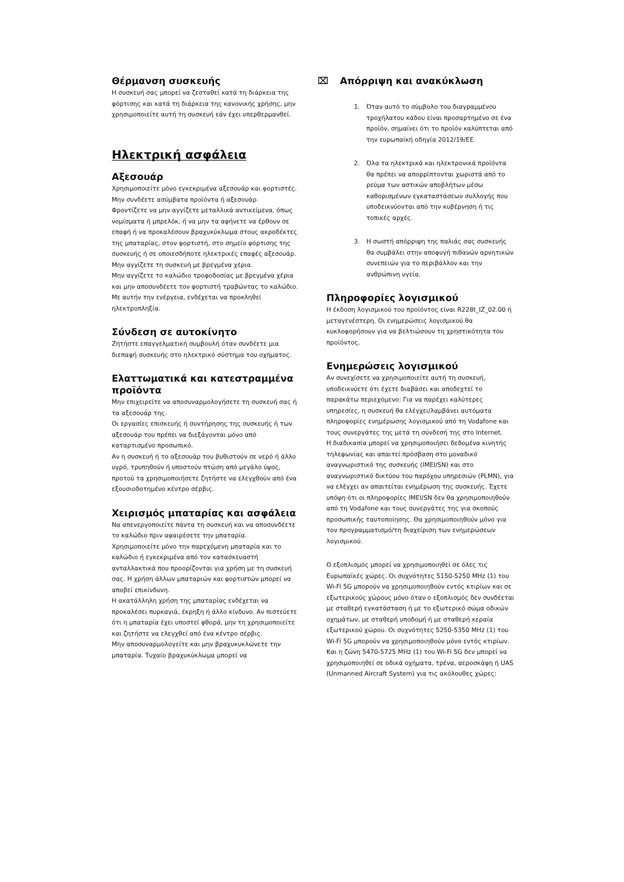Θέρμανση συσκευής
Η συσκευή σας μπορεί να ζεσταθεί κατά τη διάρκεια της φόρτισης και κατά τη διάρκεια της κανονικής χρήσης, μην χρησιμοποιείτε αυτή τη συσκευή εάν έχει υπερθερμανθεί.
Ηλεκτρική ασφάλεια
Αξεσουάρ
Χρησιμοποιείτε μόνο εγκεκριμένα αξεσουάρ και φορτιστές.
Μην συνδέετε ασύμβατα προϊόντα ή αξεσουάρ.
Φροντίζετε να μην αγγίζετε μεταλλικά αντικείμενα, όπως νομίσματα ή μπρελόκ, ή να μην τα αφήνετε να έρθουν σε επαφή ή να προκαλέσουν βραχυκύκλωμα στους ακροδέκτες της μπαταρίας, στον φορτιστή, στο σημείο φόρτισης της συσκευής ή σε οποιεσδήποτε ηλεκτρικές επαφές αξεσουάρ.
Μην αγγίζετε τη συσκευή με βρεγμένα χέρια.
Μην αγγίζετε το καλώδιο τροφοδοσίας με βρεγμένα χέρια και μην αποσυνδέετε τον φορτιστή τραβώντας το καλώδιο. Με αυτήν την ενέργεια, ενδέχεται να προκληθεί ηλεκτροπληξία.
Σύνδεση σε αυτοκίνητο
Ζητήστε επαγγελματική συμβουλή όταν συνδέετε μια διεπαφή συσκευής στο ηλεκτρικό σύστημα του οχήματος.
Ελαττωματικά και κατεστραμμένα προϊόντα
Μην επιχειρείτε να αποσυναρμολογήσετε τη συσκευή σας ή τα αξεσουάρ της.
Οι εργασίες επισκευής ή συντήρησης της συσκευής ή των αξεσουάρ του πρέπει να διεξάγονται μόνο από καταρτισμένο προσωπικό.
Αν η συσκευή ή το αξεσουάρ του βυθιστούν σε νερό ή άλλο υγρό, τρυπηθούν ή υποστούν πτώση από μεγάλο ύψος, προτού τα χρησιμοποιήσετε ζητήστε να ελεγχθούν από ένα εξουσιοδοτημένο κέντρο σέρβις.
Χειρισμός μπαταρίας και ασφάλεια
Να απενεργοποιείτε πάντα τη συσκευή και να αποσυνδέετε το καλώδιο πριν αφαιρέσετε την μπαταρία.
Χρησιμοποιείτε μόνο την παρεχόμενη μπαταρία και το καλώδιο ή εγκεκριμένα από τον κατασκευαστή ανταλλακτικά που προορίζονται για χρήση με τη συσκευή σας. Η χρήση άλλων μπαταριών και φορτιστών μπορεί να αποβεί επικίνδυνη.
Η ακατάλληλη χρήση της μπαταρίας ενδέχεται να προκαλέσει πυρκαγιά, έκρηξη ή άλλο κίνδυνο. Αν πιστεύετε ότι η μπαταρία έχει υποστεί φθορά, μην τη χρησιμοποιείτε και ζητήστε να ελεγχθεί από ένα κέντρο σέρβις.
Μην αποσυναρμολογείτε και μην βραχυκυκλώνετε την μπαταρία. Τυχαίο βραχυκύκλωμα μπορεί να
⌧ Απόρριψη και ανακύκλωση
1. Όταν αυτό το σύμβολο του διαγραμμένου τροχήλατου κάδου είναι προσαρτημένο σε ένα προϊόν, σημαίνει ότι το προϊόν καλύπτεται από την ευρωπαϊκή οδηγία 2012/19/ΕΕ.
2. Όλα τα ηλεκτρικά και ηλεκτρονικά προϊόντα θα πρέπει να απορρίπτονται χωριστά από το ρεύμα των αστικών αποβλήτων μέσω καθορισμένων εγκαταστάσεων συλλογής που υποδεικνύονται από την κυβέρνηση ή τις τοπικές αρχές.
3. Η σωστή απόρριψη της παλιάς σας συσκευής θα συμβάλει στην αποφυγή πιθανών αρνητικών συνεπειών για το περιβάλλον και την ανθρώπινη υγεία.
Πληροφορίες λογισμικού
Η έκδοση λογισμικού του προϊόντος είναι R228t_IZ_02.00 ή μεταγενέστερη. Οι ενημερώσεις λογισμικού θα κυκλοφορήσουν για να βελτιώσουν τη χρηστικότητα του προϊόντος.
Ενημερώσεις λογισμικού
Αν συνεχίσετε να χρησιμοποιείτε αυτή τη συσκευή, υποδεικνύετε ότι έχετε διαβάσει και αποδεχτεί το παρακάτω περιεχόμενο: Για να παρέχει καλύτερες υπηρεσίες, η συσκευή θα ελέγχει/λαμβάνει αυτόματα πληροφορίες ενημέρωσης λογισμικού από τη Vodafone και τους συνεργάτες της μετά τη σύνδεσή της στο Internet.
Η διαδικασία μπορεί να χρησιμοποιήσει δεδομένα κινητής τηλεφωνίας και απαιτεί πρόσβαση στο μοναδικό αναγνωριστικό της συσκευής (IMEI/SN) και στο αναγνωριστικό δικτύου του παρόχου υπηρεσιών (PLMN), για να ελέγχει αν απαιτείται ενημέρωση της συσκευής. Έχετε υπόψη ότι οι πληροφορίες IMEI/SN δεν θα χρησιμοποιηθούν από τη Vodafone και τους συνεργάτες της για σκοπούς προσωπικής ταυτοποίησης. Θα χρησιμοποιηθούν μόνο για τον προγραμματισμό/τη διαχείριση των ενημερώσεων λογισμικού.
Ο εξοπλισμός μπορεί να χρησιμοποιηθεί σε όλες τις Ευρωπαϊκές χώρες. Οι συχνότητες 5150-5250 MHz (1) του Wi-Fi 5G μπορούν να χρησιμοποιηθούν εντός κτιρίων και σε εξωτερικούς χώρους μόνο όταν ο εξοπλισμός δεν συνδέεται με σταθερή εγκατάσταση ή με το εξωτερικό σώμα οδικών οχημάτων, με σταθερή υποδομή ή με σταθερή κεραία εξωτερικού χώρου. Οι συχνότητες 5250-5350 MHz (1) του Wi-Fi 5G μπορούν να χρησιμοποιηθούν μόνο εντός κτιρίων. Και η ζώνη 5470-5725 MHz (1) του Wi-Fi 5G δεν μπορεί να χρησιμοποιηθεί σε οδικά οχήματα, τρένα, αεροσκάφη ή UAS (Unmanned Aircraft System) για τις ακόλουθες χώρες: